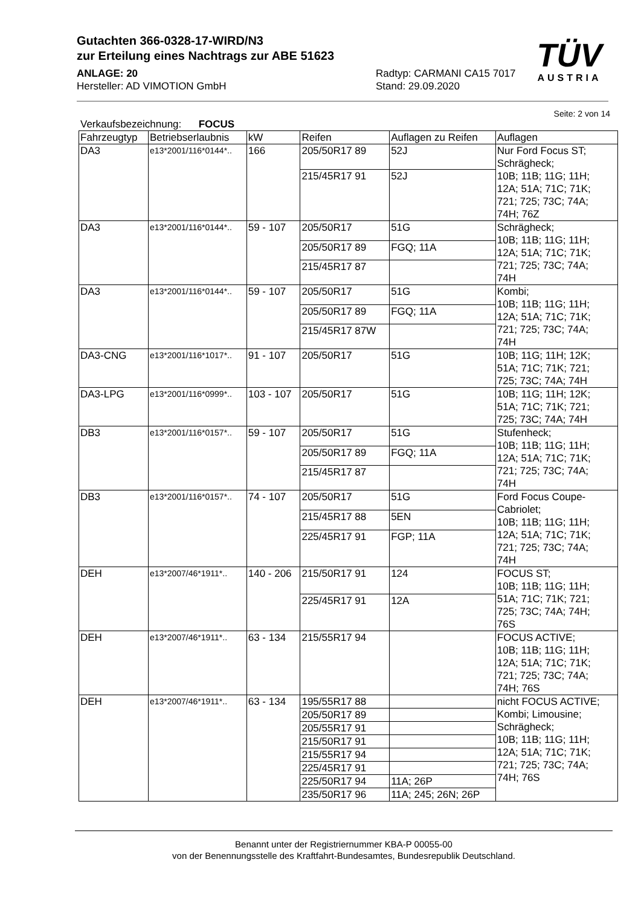Gutachten 366-0328-17-WIRD/N3
zur Erteilung eines Nachtrags zur ABE 51623
ANLAGE: 20 Radtyp: CARMANI CA15 7017
Hersteller: AD VIMOTION GmbH Stand: 29.09.2020
TÜV
AUSTRIA
Seite: 2 von 14
Verkaufsbezeichnung: FOCUS
| Fahrzeugtyp | Betriebserlaubnis | kW | Reifen | Auflagen zu Reifen | Auflagen |
| --- | --- | --- | --- | --- | --- |
| DA3 | e13*2001/116*0144*.. | 166 | 205/50R17 89 | 52J | Nur Ford Focus ST; Schrägheck; 10B; 11B; 11G; 11H; 12A; 51A; 71C; 71K; 721; 725; 73C; 74A; 74H; 76Z |
| | | | 215/45R17 91 | 52J | |
| DA3 | e13*2001/116*0144*.. | 59 - 107 | 205/50R17 | 51G | Schrägheck; 10B; 11B; 11G; 11H; 12A; 51A; 71C; 71K; 721; 725; 73C; 74A; 74H |
| | | | 205/50R17 89 | FGQ; 11A | |
| | | | 215/45R17 87 | | |
| DA3 | e13*2001/116*0144*.. | 59 - 107 | 205/50R17 | 51G | Kombi; 10B; 11B; 11G; 11H; 12A; 51A; 71C; 71K; 721; 725; 73C; 74A; 74H |
| | | | 205/50R17 89 | FGQ; 11A | |
| | | | 215/45R17 87W | | |
| DA3-CNG | e13*2001/116*1017*.. | 91 - 107 | 205/50R17 | 51G | 10B; 11G; 11H; 12K; 51A; 71C; 71K; 721; 725; 73C; 74A; 74H |
| DA3-LPG | e13*2001/116*0999*.. | 103 - 107 | 205/50R17 | 51G | 10B; 11G; 11H; 12K; 51A; 71C; 71K; 721; 725; 73C; 74A; 74H |
| DB3 | e13*2001/116*0157*.. | 59 - 107 | 205/50R17 | 51G | Stufenheck; 10B; 11B; 11G; 11H; 12A; 51A; 71C; 71K; 721; 725; 73C; 74A; 74H |
| | | | 205/50R17 89 | FGQ; 11A | |
| | | | 215/45R17 87 | | |
| DB3 | e13*2001/116*0157*.. | 74 - 107 | 205/50R17 | 51G | Ford Focus Coupe- Cabriolet; 10B; 11B; 11G; 11H; 12A; 51A; 71C; 71K; 721; 725; 73C; 74A; 74H |
| | | | 215/45R17 88 | 5EN | |
| | | | 225/45R17 91 | FGP; 11A | |
| DEH | e13*2007/46*1911*.. | 140 - 206 | 215/50R17 91 | 124 | FOCUS ST; 10B; 11B; 11G; 11H; 51A; 71C; 71K; 721; 725; 73C; 74A; 74H; 76S |
| | | | 225/45R17 91 | 12A | |
| DEH | e13*2007/46*1911*.. | 63 - 134 | 215/55R17 94 | | FOCUS ACTIVE; 10B; 11B; 11G; 11H; 12A; 51A; 71C; 71K; 721; 725; 73C; 74A; 74H; 76S |
| DEH | e13*2007/46*1911*.. | 63 - 134 | 195/55R17 88 | | nicht FOCUS ACTIVE; Kombi; Limousine; Schrägheck; 10B; 11B; 11G; 11H; 12A; 51A; 71C; 71K; 721; 725; 73C; 74A; 74H; 76S |
| | | | 205/50R17 89 | | |
| | | | 205/55R17 91 | | |
| | | | 215/50R17 91 | | |
| | | | 215/55R17 94 | | |
| | | | 225/45R17 91 | | |
| | | | 225/50R17 94 | 11A; 26P | |
| | | | 235/50R17 96 | 11A; 245; 26N; 26P | |
Benannt unter der Registriernummer KBA-P 00055-00
von der Benennungsstelle des Kraftfahrt-Bundesamtes, Bundesrepublik Deutschland.